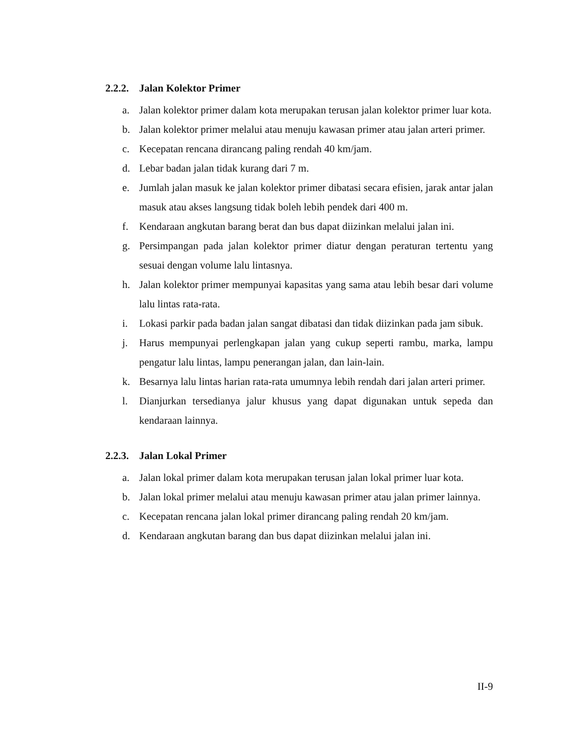2.2.2. Jalan Kolektor Primer
a. Jalan kolektor primer dalam kota merupakan terusan jalan kolektor primer luar kota.
b. Jalan kolektor primer melalui atau menuju kawasan primer atau jalan arteri primer.
c. Kecepatan rencana dirancang paling rendah 40 km/jam.
d. Lebar badan jalan tidak kurang dari 7 m.
e. Jumlah jalan masuk ke jalan kolektor primer dibatasi secara efisien, jarak antar jalan masuk atau akses langsung tidak boleh lebih pendek dari 400 m.
f. Kendaraan angkutan barang berat dan bus dapat diizinkan melalui jalan ini.
g. Persimpangan pada jalan kolektor primer diatur dengan peraturan tertentu yang sesuai dengan volume lalu lintasnya.
h. Jalan kolektor primer mempunyai kapasitas yang sama atau lebih besar dari volume lalu lintas rata-rata.
i. Lokasi parkir pada badan jalan sangat dibatasi dan tidak diizinkan pada jam sibuk.
j. Harus mempunyai perlengkapan jalan yang cukup seperti rambu, marka, lampu pengatur lalu lintas, lampu penerangan jalan, dan lain-lain.
k. Besarnya lalu lintas harian rata-rata umumnya lebih rendah dari jalan arteri primer.
l. Dianjurkan tersedianya jalur khusus yang dapat digunakan untuk sepeda dan kendaraan lainnya.
2.2.3. Jalan Lokal Primer
a. Jalan lokal primer dalam kota merupakan terusan jalan lokal primer luar kota.
b. Jalan lokal primer melalui atau menuju kawasan primer atau jalan primer lainnya.
c. Kecepatan rencana jalan lokal primer dirancang paling rendah 20 km/jam.
d. Kendaraan angkutan barang dan bus dapat diizinkan melalui jalan ini.
II-9